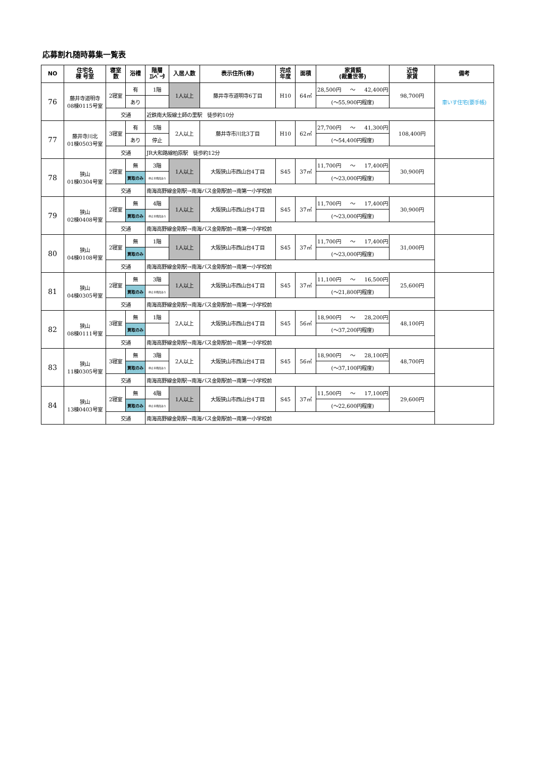応募割れ随時募集一覧表
| NO | 住宅名 棟 号室 | 寝室 数 | 浴槽 | 階層 ｴﾚﾍﾞｰﾀ | 入居人数 | 表示住所(棟) | 完成 年度 | 面積 | 家賃額 (裁量世帯) | 近傍 家賃 | 備考 |
| --- | --- | --- | --- | --- | --- | --- | --- | --- | --- | --- | --- |
| 76 | 藤井寺道明寺 08棟0115号室 | 2寝室 | 有 | 1階 | 1人以上 | 藤井寺市道明寺6丁目 | H10 | 64㎡ | 28,500円 ～ 42,400円 | 98,700円 | 車いす住宅(要手帳) |
| | | | あり | | | | | | (～55,900円程度) | | |
| | | 交通 | | 近鉄南大阪線土師の里駅 徒歩約10分 | | | | | | | |
| 77 | 藤井寺川北 01棟0503号室 | 3寝室 | 有 | 5階 | 2人以上 | 藤井寺市川北3丁目 | H10 | 62㎡ | 27,700円 ～ 41,300円 | 108,400円 | |
| | | | あり | 停止 | | | | | (～54,400円程度) | | |
| | | 交通 | | JR大和路線柏原駅 徒歩約12分 | | | | | | | |
| 78 | 狭山 01棟0304号室 | 2寝室 | 無 | 3階 | 1人以上 | 大阪狭山市西山台4丁目 | S45 | 37㎡ | 11,700円 ～ 17,400円 | 30,900円 | |
| | | | 買取のみ | 停止半階段あり | | | | | (～23,000円程度) | | |
| | | 交通 | | 南海高野線金剛駅→南海バス金剛駅前→南第一小学校前 | | | | | | | |
| 79 | 狭山 02棟0408号室 | 2寝室 | 無 | 4階 | 1人以上 | 大阪狭山市西山台4丁目 | S45 | 37㎡ | 11,700円 ～ 17,400円 | 30,900円 | |
| | | | 買取のみ | 停止半階段あり | | | | | (～23,000円程度) | | |
| | | 交通 | | 南海高野線金剛駅→南海バス金剛駅前→南第一小学校前 | | | | | | | |
| 80 | 狭山 04棟0108号室 | 2寝室 | 無 | 1階 | 1人以上 | 大阪狭山市西山台4丁目 | S45 | 37㎡ | 11,700円 ～ 17,400円 | 31,000円 | |
| | | | 買取のみ | | | | | | (～23,000円程度) | | |
| | | 交通 | | 南海高野線金剛駅→南海バス金剛駅前→南第一小学校前 | | | | | | | |
| 81 | 狭山 04棟0305号室 | 2寝室 | 無 | 3階 | 1人以上 | 大阪狭山市西山台4丁目 | S45 | 37㎡ | 11,100円 ～ 16,500円 | 25,600円 | |
| | | | 買取のみ | 停止半階段あり | | | | | (～21,800円程度) | | |
| | | 交通 | | 南海高野線金剛駅→南海バス金剛駅前→南第一小学校前 | | | | | | | |
| 82 | 狭山 08棟0111号室 | 3寝室 | 無 | 1階 | 2人以上 | 大阪狭山市西山台4丁目 | S45 | 56㎡ | 18,900円 ～ 28,200円 | 48,100円 | |
| | | | 買取のみ | | | | | | (～37,200円程度) | | |
| | | 交通 | | 南海高野線金剛駅→南海バス金剛駅前→南第一小学校前 | | | | | | | |
| 83 | 狭山 11棟0305号室 | 3寝室 | 無 | 3階 | 2人以上 | 大阪狭山市西山台4丁目 | S45 | 56㎡ | 18,900円 ～ 28,100円 | 48,700円 | |
| | | | 買取のみ | 停止半階段あり | | | | | (～37,100円程度) | | |
| | | 交通 | | 南海高野線金剛駅→南海バス金剛駅前→南第一小学校前 | | | | | | | |
| 84 | 狭山 13棟0403号室 | 2寝室 | 無 | 4階 | 1人以上 | 大阪狭山市西山台4丁目 | S45 | 37㎡ | 11,500円 ～ 17,100円 | 29,600円 | |
| | | | 買取のみ | 停止半階段あり | | | | | (～22,600円程度) | | |
| | | 交通 | | 南海高野線金剛駅→南海バス金剛駅前→南第一小学校前 | | | | | | | |